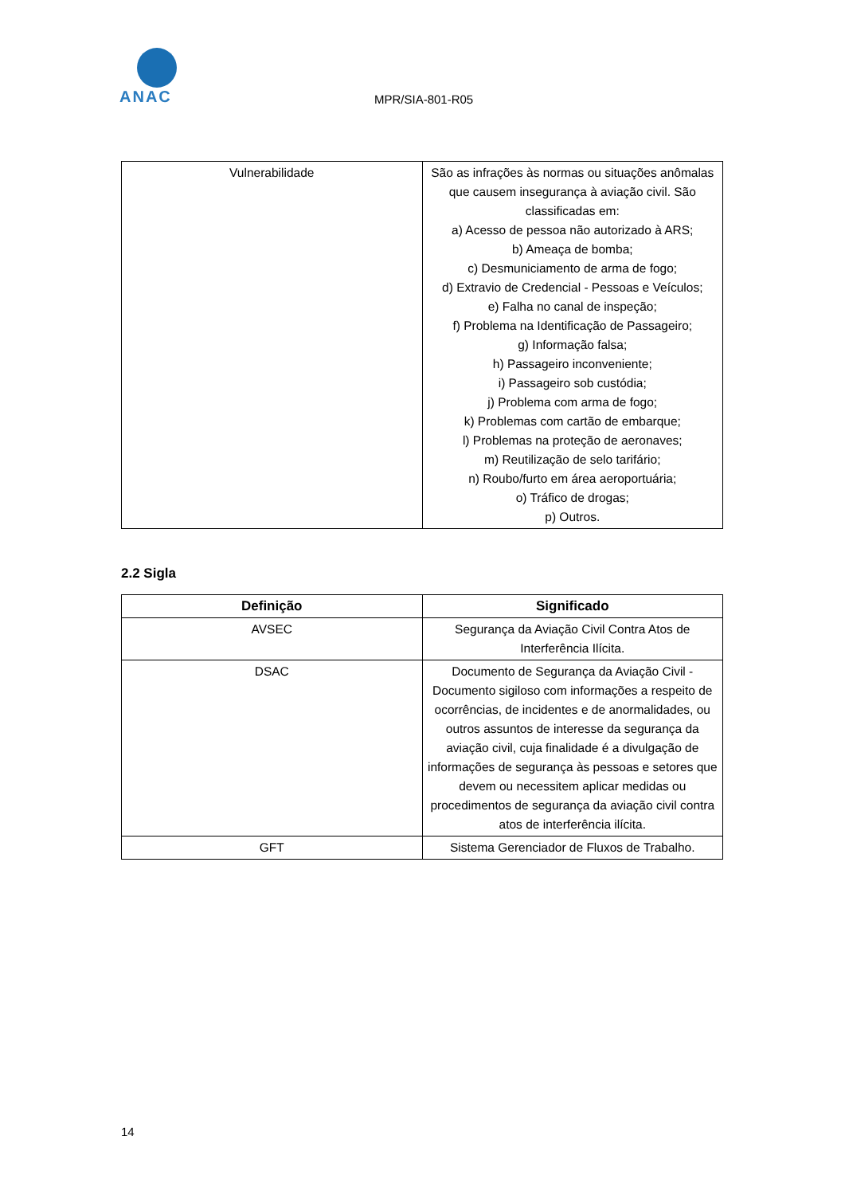ANAC
MPR/SIA-801-R05
| Vulnerabilidade | São as infrações às normas ou situações anômalas que causem insegurança à aviação civil. São classificadas em: a) Acesso de pessoa não autorizado à ARS; b) Ameaça de bomba; c) Desmuniciamento de arma de fogo; d) Extravio de Credencial - Pessoas e Veículos; e) Falha no canal de inspeção; f) Problema na Identificação de Passageiro; g) Informação falsa; h) Passageiro inconveniente; i) Passageiro sob custódia; j) Problema com arma de fogo; k) Problemas com cartão de embarque; l) Problemas na proteção de aeronaves; m) Reutilização de selo tarifário; n) Roubo/furto em área aeroportuária; o) Tráfico de drogas; p) Outros. |
2.2 Sigla
| Definição | Significado |
| --- | --- |
| AVSEC | Segurança da Aviação Civil Contra Atos de Interferência Ilícita. |
| DSAC | Documento de Segurança da Aviação Civil - Documento sigiloso com informações a respeito de ocorrências, de incidentes e de anormalidades, ou outros assuntos de interesse da segurança da aviação civil, cuja finalidade é a divulgação de informações de segurança às pessoas e setores que devem ou necessitem aplicar medidas ou procedimentos de segurança da aviação civil contra atos de interferência ilícita. |
| GFT | Sistema Gerenciador de Fluxos de Trabalho. |
14